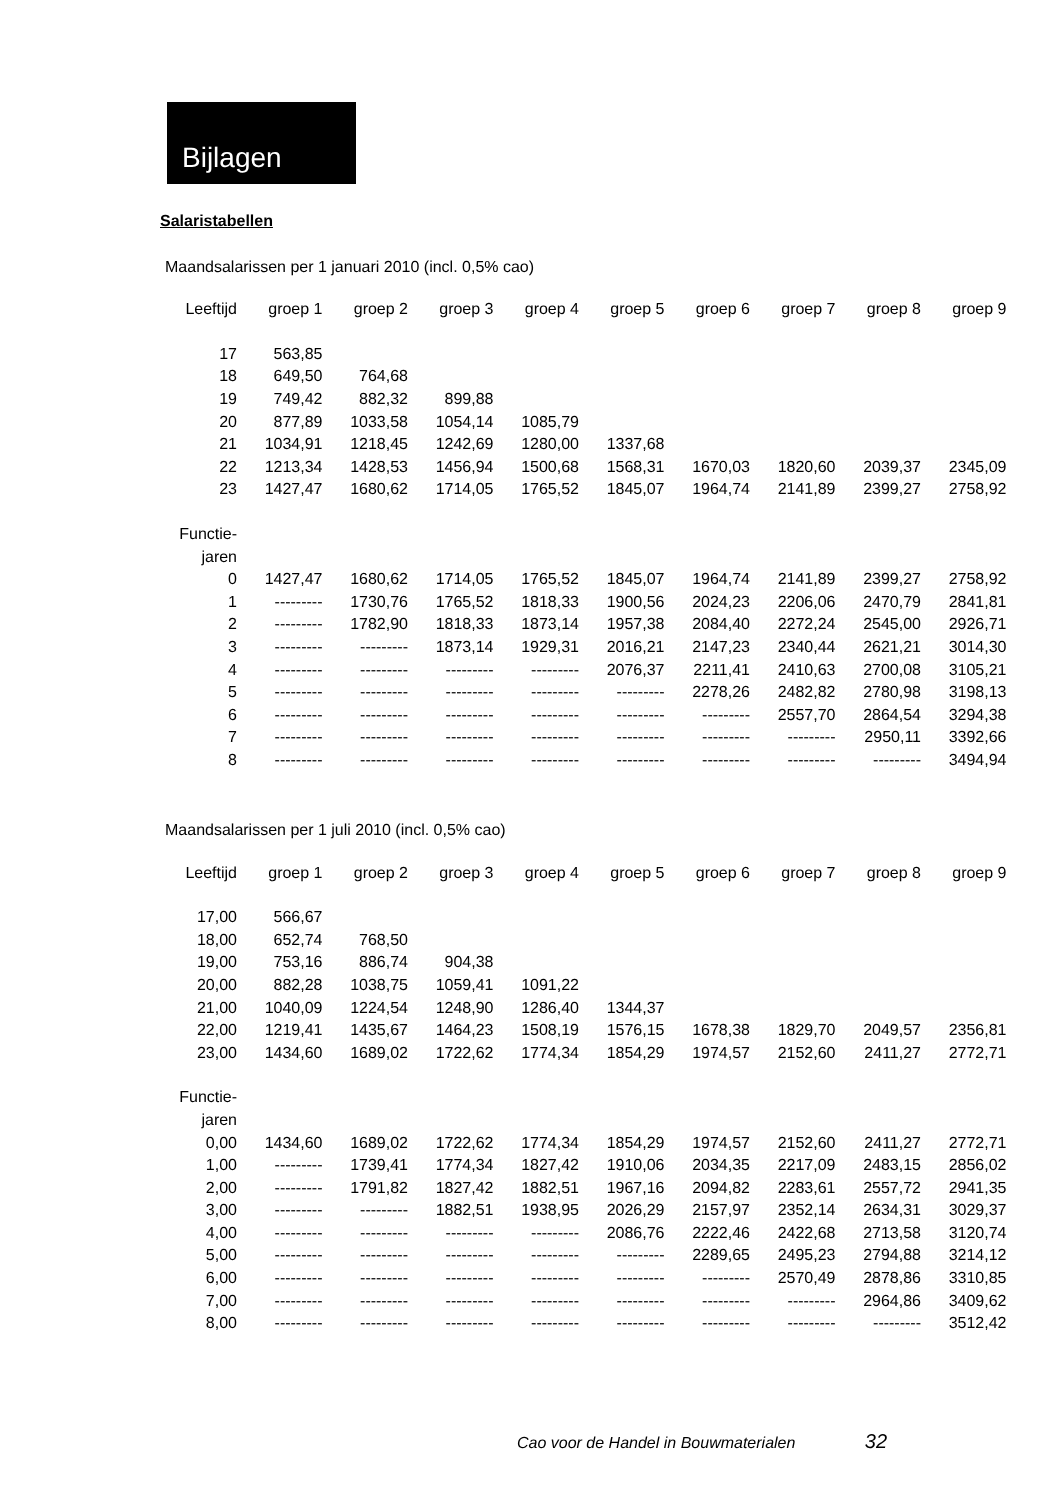Bijlagen
Salaristabellen
Maandsalarissen per 1 januari 2010 (incl. 0,5% cao)
| Leeftijd | groep 1 | groep 2 | groep 3 | groep 4 | groep 5 | groep 6 | groep 7 | groep 8 | groep 9 |
| --- | --- | --- | --- | --- | --- | --- | --- | --- | --- |
| 17 | 563,85 | | | | | | | | |
| 18 | 649,50 | 764,68 | | | | | | | |
| 19 | 749,42 | 882,32 | 899,88 | | | | | | |
| 20 | 877,89 | 1033,58 | 1054,14 | 1085,79 | | | | | |
| 21 | 1034,91 | 1218,45 | 1242,69 | 1280,00 | 1337,68 | | | | |
| 22 | 1213,34 | 1428,53 | 1456,94 | 1500,68 | 1568,31 | 1670,03 | 1820,60 | 2039,37 | 2345,09 |
| 23 | 1427,47 | 1680,62 | 1714,05 | 1765,52 | 1845,07 | 1964,74 | 2141,89 | 2399,27 | 2758,92 |
| Functie- | | | | | | | | | |
| jaren | | | | | | | | | |
| 0 | 1427,47 | 1680,62 | 1714,05 | 1765,52 | 1845,07 | 1964,74 | 2141,89 | 2399,27 | 2758,92 |
| 1 | --------- | 1730,76 | 1765,52 | 1818,33 | 1900,56 | 2024,23 | 2206,06 | 2470,79 | 2841,81 |
| 2 | --------- | 1782,90 | 1818,33 | 1873,14 | 1957,38 | 2084,40 | 2272,24 | 2545,00 | 2926,71 |
| 3 | --------- | --------- | 1873,14 | 1929,31 | 2016,21 | 2147,23 | 2340,44 | 2621,21 | 3014,30 |
| 4 | --------- | --------- | --------- | --------- | 2076,37 | 2211,41 | 2410,63 | 2700,08 | 3105,21 |
| 5 | --------- | --------- | --------- | --------- | --------- | 2278,26 | 2482,82 | 2780,98 | 3198,13 |
| 6 | --------- | --------- | --------- | --------- | --------- | --------- | 2557,70 | 2864,54 | 3294,38 |
| 7 | --------- | --------- | --------- | --------- | --------- | --------- | --------- | 2950,11 | 3392,66 |
| 8 | --------- | --------- | --------- | --------- | --------- | --------- | --------- | --------- | 3494,94 |
Maandsalarissen per 1 juli 2010 (incl. 0,5% cao)
| Leeftijd | groep 1 | groep 2 | groep 3 | groep 4 | groep 5 | groep 6 | groep 7 | groep 8 | groep 9 |
| --- | --- | --- | --- | --- | --- | --- | --- | --- | --- |
| 17,00 | 566,67 | | | | | | | | |
| 18,00 | 652,74 | 768,50 | | | | | | | |
| 19,00 | 753,16 | 886,74 | 904,38 | | | | | | |
| 20,00 | 882,28 | 1038,75 | 1059,41 | 1091,22 | | | | | |
| 21,00 | 1040,09 | 1224,54 | 1248,90 | 1286,40 | 1344,37 | | | | |
| 22,00 | 1219,41 | 1435,67 | 1464,23 | 1508,19 | 1576,15 | 1678,38 | 1829,70 | 2049,57 | 2356,81 |
| 23,00 | 1434,60 | 1689,02 | 1722,62 | 1774,34 | 1854,29 | 1974,57 | 2152,60 | 2411,27 | 2772,71 |
| Functie- | | | | | | | | | |
| jaren | | | | | | | | | |
| 0,00 | 1434,60 | 1689,02 | 1722,62 | 1774,34 | 1854,29 | 1974,57 | 2152,60 | 2411,27 | 2772,71 |
| 1,00 | --------- | 1739,41 | 1774,34 | 1827,42 | 1910,06 | 2034,35 | 2217,09 | 2483,15 | 2856,02 |
| 2,00 | --------- | 1791,82 | 1827,42 | 1882,51 | 1967,16 | 2094,82 | 2283,61 | 2557,72 | 2941,35 |
| 3,00 | --------- | --------- | 1882,51 | 1938,95 | 2026,29 | 2157,97 | 2352,14 | 2634,31 | 3029,37 |
| 4,00 | --------- | --------- | --------- | --------- | 2086,76 | 2222,46 | 2422,68 | 2713,58 | 3120,74 |
| 5,00 | --------- | --------- | --------- | --------- | --------- | 2289,65 | 2495,23 | 2794,88 | 3214,12 |
| 6,00 | --------- | --------- | --------- | --------- | --------- | --------- | 2570,49 | 2878,86 | 3310,85 |
| 7,00 | --------- | --------- | --------- | --------- | --------- | --------- | --------- | 2964,86 | 3409,62 |
| 8,00 | --------- | --------- | --------- | --------- | --------- | --------- | --------- | --------- | 3512,42 |
Cao voor de Handel in Bouwmaterialen 32